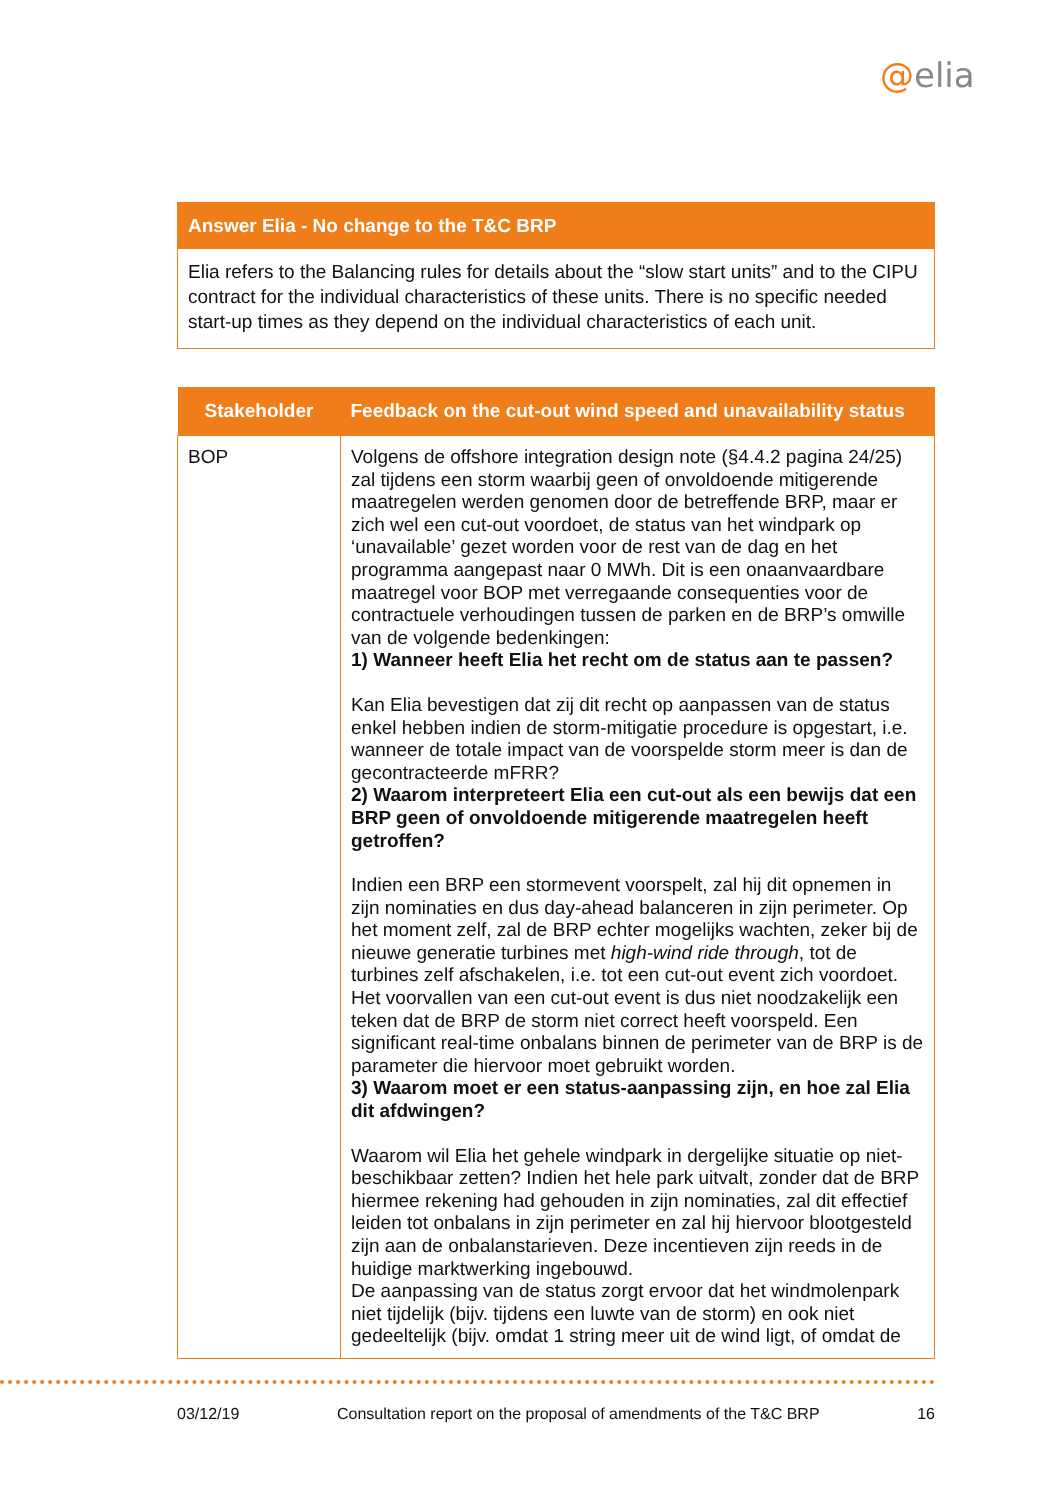@elia
Answer Elia - No change to the T&C BRP
Elia refers to the Balancing rules for details about the “slow start units” and to the CIPU contract for the individual characteristics of these units. There is no specific needed start-up times as they depend on the individual characteristics of each unit.
| Stakeholder | Feedback on the cut-out wind speed and unavailability status |
| --- | --- |
| BOP | Volgens de offshore integration design note (§4.4.2 pagina 24/25) zal tijdens een storm waarbij geen of onvoldoende mitigerende maatregelen werden genomen door de betreffende BRP, maar er zich wel een cut-out voordoet, de status van het windpark op ‘unavailable’ gezet worden voor de rest van de dag en het programma aangepast naar 0 MWh. Dit is een onaanvaardbare maatregel voor BOP met verregaande consequenties voor de contractuele verhoudingen tussen de parken en de BRP’s omwille van de volgende bedenkingen: 1) Wanneer heeft Elia het recht om de status aan te passen? Kan Elia bevestigen dat zij dit recht op aanpassen van de status enkel hebben indien de storm-mitigatie procedure is opgestart, i.e. wanneer de totale impact van de voorspelde storm meer is dan de gecontracteerde mFRR? 2) Waarom interpreteert Elia een cut-out als een bewijs dat een BRP geen of onvoldoende mitigerende maatregelen heeft getroffen? Indien een BRP een stormevent voorspelt, zal hij dit opnemen in zijn nominaties en dus day-ahead balanceren in zijn perimeter. Op het moment zelf, zal de BRP echter mogelijks wachten, zeker bij de nieuwe generatie turbines met high-wind ride through , tot de turbines zelf afschakelen, i.e. tot een cut-out event zich voordoet. Het voorvallen van een cut-out event is dus niet noodzakelijk een teken dat de BRP de storm niet correct heeft voorspeld. Een significant real-time onbalans binnen de perimeter van de BRP is de parameter die hiervoor moet gebruikt worden. 3) Waarom moet er een status-aanpassing zijn, en hoe zal Elia dit afdwingen? Waarom wil Elia het gehele windpark in dergelijke situatie op niet-beschikbaar zetten? Indien het hele park uitvalt, zonder dat de BRP hiermee rekening had gehouden in zijn nominaties, zal dit effectief leiden tot onbalans in zijn perimeter en zal hij hiervoor blootgesteld zijn aan de onbalanstarieven. Deze incentieven zijn reeds in de huidige marktwerking ingebouwd. De aanpassing van de status zorgt ervoor dat het windmolenpark niet tijdelijk (bijv. tijdens een luwte van de storm) en ook niet gedeeltelijk (bijv. omdat 1 string meer uit de wind ligt, of omdat de |
03/12/19 Consultation report on the proposal of amendments of the T&C BRP 16